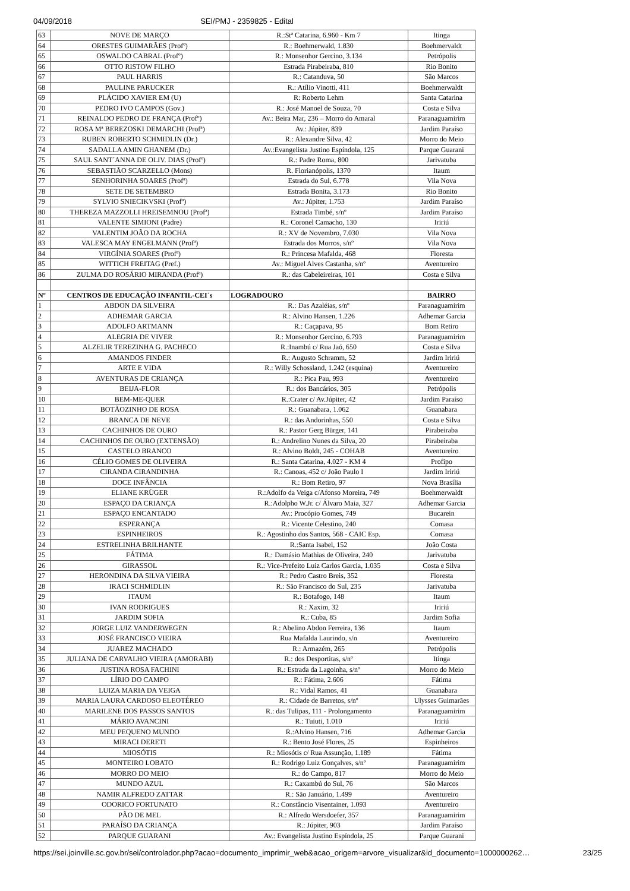04/09/2018 SEI/PMJ - 2359825 - Edital
| 63 | NOVE DE MARÇO | R.:Stª Catarina, 6.960 - Km 7 | Itinga |
| 64 | ORESTES GUIMARÃES (Profº) | R.: Boehmerwald, 1.830 | Boehmervaldt |
| 65 | OSWALDO CABRAL (Profº) | R.: Monsenhor Gercino, 3.134 | Petrópolis |
| 66 | OTTO RISTOW FILHO | Estrada Pirabeiraba, 810 | Rio Bonito |
| 67 | PAUL HARRIS | R.: Catanduva, 50 | São Marcos |
| 68 | PAULINE PARUCKER | R.: Atílio Vinotti, 411 | Boehmerwaldt |
| 69 | PLÁCIDO XAVIER EM (U) | R: Roberto Lehm | Santa Catarina |
| 70 | PEDRO IVO CAMPOS (Gov.) | R.: José Manoel de Souza, 70 | Costa e Silva |
| 71 | REINALDO PEDRO DE FRANÇA (Profº) | Av.: Beira Mar, 236 – Morro do Amaral | Paranaguamirim |
| 72 | ROSA Mª BEREZOSKI DEMARCHI (Profª) | Av.: Júpiter, 839 | Jardim Paraíso |
| 73 | RUBEN ROBERTO SCHMIDLIN (Dr.) | R.: Alexandre Silva, 42 | Morro do Meio |
| 74 | SADALLA AMIN GHANEM (Dr.) | Av.:Evangelista Justino Espíndola, 125 | Parque Guarani |
| 75 | SAUL SANT´ANNA DE OLIV. DIAS (Profº) | R.: Padre Roma, 800 | Jarivatuba |
| 76 | SEBASTIÃO SCARZELLO (Mons) | R. Florianópolis, 1370 | Itaum |
| 77 | SENHORINHA SOARES (Profª) | Estrada do Sul, 6.778 | Vila Nova |
| 78 | SETE DE SETEMBRO | Estrada Bonita, 3.173 | Rio Bonito |
| 79 | SYLVIO SNIECIKVSKI (Profº) | Av.: Júpiter, 1.753 | Jardim Paraíso |
| 80 | THEREZA MAZZOLLI HREISEMNOU (Profª) | Estrada Timbé, s/nº | Jardim Paraíso |
| 81 | VALENTE SIMIONI (Padre) | R.: Coronel Camacho, 130 | Iririú |
| 82 | VALENTIM JOÃO DA ROCHA | R.: XV de Novembro, 7.030 | Vila Nova |
| 83 | VALESCA MAY ENGELMANN (Profª) | Estrada dos Morros, s/nº | Vila Nova |
| 84 | VIRGÍNIA SOARES (Profª) | R.: Princesa Mafalda, 468 | Floresta |
| 85 | WITTICH FREITAG (Pref.) | Av.: Miguel Alves Castanha, s/nº | Aventureiro |
| 86 | ZULMA DO ROSÁRIO MIRANDA (Profª) | R.: das Cabeleireiras, 101 | Costa e Silva |
| Nº | CENTROS DE EDUCAÇÃO INFANTIL-CEI´s | LOGRADOURO | BAIRRO |
| 1 | ABDON DA SILVEIRA | R.: Das Azaléias, s/nº | Paranaguamirim |
| 2 | ADHEMAR GARCIA | R.: Alvino Hansen, 1.226 | Adhemar Garcia |
| 3 | ADOLFO ARTMANN | R.: Caçapava, 95 | Bom Retiro |
| 4 | ALEGRIA DE VIVER | R.: Monsenhor Gercino, 6.793 | Paranaguamirim |
| 5 | ALZELIR TEREZINHA G. PACHECO | R.:Inambú c/ Rua Jaó, 650 | Costa e Silva |
| 6 | AMANDOS FINDER | R.: Augusto Schramm, 52 | Jardim Iririú |
| 7 | ARTE E VIDA | R.: Willy Schossland, 1.242 (esquina) | Aventureiro |
| 8 | AVENTURAS DE CRIANÇA | R.: Pica Pau, 993 | Aventureiro |
| 9 | BEIJA-FLOR | R.: dos Bancários, 305 | Petrópolis |
| 10 | BEM-ME-QUER | R.:Crater c/ Av.Júpiter, 42 | Jardim Paraíso |
| 11 | BOTÃOZINHO DE ROSA | R.: Guanabara, 1.062 | Guanabara |
| 12 | BRANCA DE NEVE | R.: das Andorinhas, 550 | Costa e Silva |
| 13 | CACHINHOS DE OURO | R.: Pastor Gerg Bürger, 141 | Pirabeiraba |
| 14 | CACHINHOS DE OURO (EXTENSÃO) | R.: Andrelino Nunes da Silva, 20 | Pirabeiraba |
| 15 | CASTELO BRANCO | R.: Alvino Boldt, 245 - COHAB | Aventureiro |
| 16 | CÉLIO GOMES DE OLIVEIRA | R.: Santa Catarina, 4.027 - KM 4 | Profipo |
| 17 | CIRANDA CIRANDINHA | R.: Canoas, 452 c/ João Paulo I | Jardim Iririú |
| 18 | DOCE INFÂNCIA | R.: Bom Retiro, 97 | Nova Brasília |
| 19 | ELIANE KRÜGER | R.:Adolfo da Veiga c/Afonso Moreira, 749 | Boehmerwaldt |
| 20 | ESPAÇO DA CRIANÇA | R.:Adolpho W.Jr. c/ Álvaro Maia, 327 | Adhemar Garcia |
| 21 | ESPAÇO ENCANTADO | Av.: Procópio Gomes, 749 | Bucarein |
| 22 | ESPERANÇA | R.: Vicente Celestino, 240 | Comasa |
| 23 | ESPINHEIROS | R.: Agostinho dos Santos, 568 - CAIC Esp. | Comasa |
| 24 | ESTRELINHA BRILHANTE | R.:Santa Isabel, 152 | João Costa |
| 25 | FÁTIMA | R.: Damásio Mathias de Oliveira, 240 | Jarivatuba |
| 26 | GIRASSOL | R.: Vice-Prefeito Luiz Carlos Garcia, 1.035 | Costa e Silva |
| 27 | HERONDINA DA SILVA VIEIRA | R.: Pedro Castro Breis, 352 | Floresta |
| 28 | IRACI SCHMIDLIN | R.: São Francisco do Sul, 235 | Jarivatuba |
| 29 | ITAUM | R.: Botafogo, 148 | Itaum |
| 30 | IVAN RODRIGUES | R.: Xaxim, 32 | Iririú |
| 31 | JARDIM SOFIA | R.: Cuba, 85 | Jardim Sofia |
| 32 | JORGE LUIZ VANDERWEGEN | R.: Abelino Abdon Ferreira, 136 | Itaum |
| 33 | JOSÉ FRANCISCO VIEIRA | Rua Mafalda Laurindo, s/n | Aventureiro |
| 34 | JUAREZ MACHADO | R.: Armazém, 265 | Petrópolis |
| 35 | JULIANA DE CARVALHO VIEIRA (AMORABI) | R.: dos Desportitas, s/nº | Itinga |
| 36 | JUSTINA ROSA FACHINI | R.: Estrada da Lagoinha, s/nº | Morro do Meio |
| 37 | LÍRIO DO CAMPO | R.: Fátima, 2.606 | Fátima |
| 38 | LUIZA MARIA DA VEIGA | R.: Vidal Ramos, 41 | Guanabara |
| 39 | MARIA LAURA CARDOSO ELEOTÉREO | R.: Cidade de Barretos, s/nº | Ulysses Guimarães |
| 40 | MARILENE DOS PASSOS SANTOS | R.: das Tulipas, 111 - Prolongamento | Paranaguamirim |
| 41 | MÁRIO AVANCINI | R.: Tuiuti, 1.010 | Iririú |
| 42 | MEU PEQUENO MUNDO | R.:Alvino Hansen, 716 | Adhemar Garcia |
| 43 | MIRACI DERETI | R.: Bento José Flores, 25 | Espinheiros |
| 44 | MIOSÓTIS | R.: Miosótis c/ Rua Assunção, 1.189 | Fátima |
| 45 | MONTEIRO LOBATO | R.: Rodrigo Luiz Gonçalves, s/nº | Paranaguamirim |
| 46 | MORRO DO MEIO | R.: do Campo, 817 | Morro do Meio |
| 47 | MUNDO AZUL | R.: Caxambú do Sul, 76 | São Marcos |
| 48 | NAMIR ALFREDO ZATTAR | R.: São Januário, 1.499 | Aventureiro |
| 49 | ODORICO FORTUNATO | R.: Constâncio Visentainer, 1.093 | Aventureiro |
| 50 | PÃO DE MEL | R.: Alfredo Wersdoefer, 357 | Paranaguamirim |
| 51 | PARAÍSO DA CRIANÇA | R.: Júpiter, 903 | Jardim Paraíso |
| 52 | PARQUE GUARANI | Av.: Evangelista Justino Espíndola, 25 | Parque Guarani |
https://sei.joinville.sc.gov.br/sei/controlador.php?acao=documento_imprimir_web&acao_origem=arvore_visualizar&id_documento=1000000262… 23/25